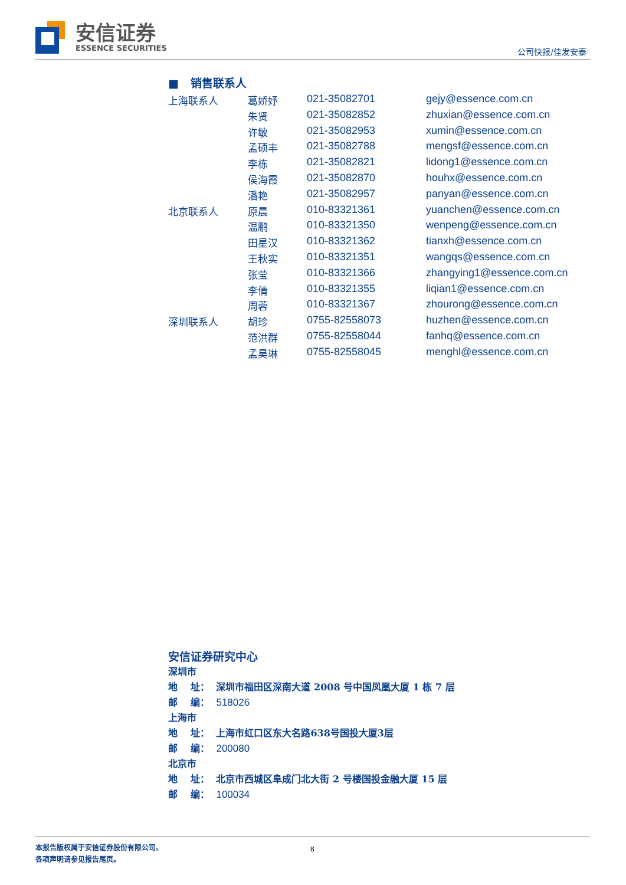安信证券
ESSENCE SECURITIES
公司快报/佳发安泰
■ 销售联系人
| 上海联系人 | 葛娇妤 | 021-35082701 | gejy@essence.com.cn |
| | 朱贤 | 021-35082852 | zhuxian@essence.com.cn |
| | 许敏 | 021-35082953 | xumin@essence.com.cn |
| | 孟硕丰 | 021-35082788 | mengsf@essence.com.cn |
| | 李栋 | 021-35082821 | lidong1@essence.com.cn |
| | 侯海霞 | 021-35082870 | houhx@essence.com.cn |
| | 潘艳 | 021-35082957 | panyan@essence.com.cn |
| 北京联系人 | 原晨 | 010-83321361 | yuanchen@essence.com.cn |
| | 温鹏 | 010-83321350 | wenpeng@essence.com.cn |
| | 田星汉 | 010-83321362 | tianxh@essence.com.cn |
| | 王秋实 | 010-83321351 | wangqs@essence.com.cn |
| | 张莹 | 010-83321366 | zhangying1@essence.com.cn |
| | 李倩 | 010-83321355 | liqian1@essence.com.cn |
| | 周蓉 | 010-83321367 | zhourong@essence.com.cn |
| 深圳联系人 | 胡珍 | 0755-82558073 | huzhen@essence.com.cn |
| | 范洪群 | 0755-82558044 | fanhq@essence.com.cn |
| | 孟昊琳 | 0755-82558045 | menghl@essence.com.cn |
安信证券研究中心
深圳市
地 址： 深圳市福田区深南大道 2008 号中国凤凰大厦 1 栋 7 层
邮 编： 518026
上海市
地 址： 上海市虹口区东大名路638号国投大厦3层
邮 编： 200080
北京市
地 址： 北京市西城区阜成门北大街 2 号楼国投金融大厦 15 层
邮 编： 100034
8 本报告版权属于安信证券股份有限公司。
各项声明请参见报告尾页。